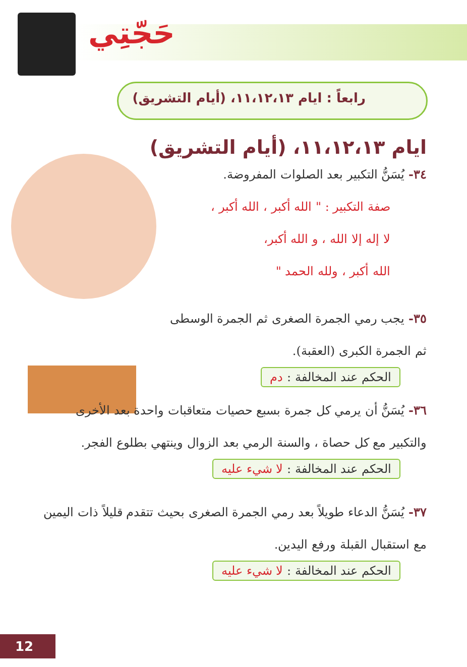حَجّتِي
رابعاً : ايام ١١،١٢،١٣، (أيام التشريق)
ايام ١١،١٢،١٣، (أيام التشريق)
٣٤- يُسَنُّ التكبير بعد الصلوات المفروضة.
صفة التكبير : " الله أكبر ، الله أكبر ،
لا إله إلا الله ، و الله أكبر،
الله أكبر ، ولله الحمد "
٣٥- يجب رمي الجمرة الصغرى ثم الجمرة الوسطى ثم الجمرة الكبرى (العقبة).
الحكم عند المخالفة : دم
٣٦- يُسَنُّ أن يرمي كل جمرة بسبع حصيات متعاقبات واحدة بعد الأخرى والتكبير مع كل حصاة ، والسنة الرمي بعد الزوال وينتهي بطلوع الفجر.
الحكم عند المخالفة : لا شيء عليه
٣٧- يُسَنُّ الدعاء طويلاً بعد رمي الجمرة الصغرى بحيث تتقدم قليلاً ذات اليمين مع استقبال القبلة ورفع اليدين.
الحكم عند المخالفة : لا شيء عليه
12